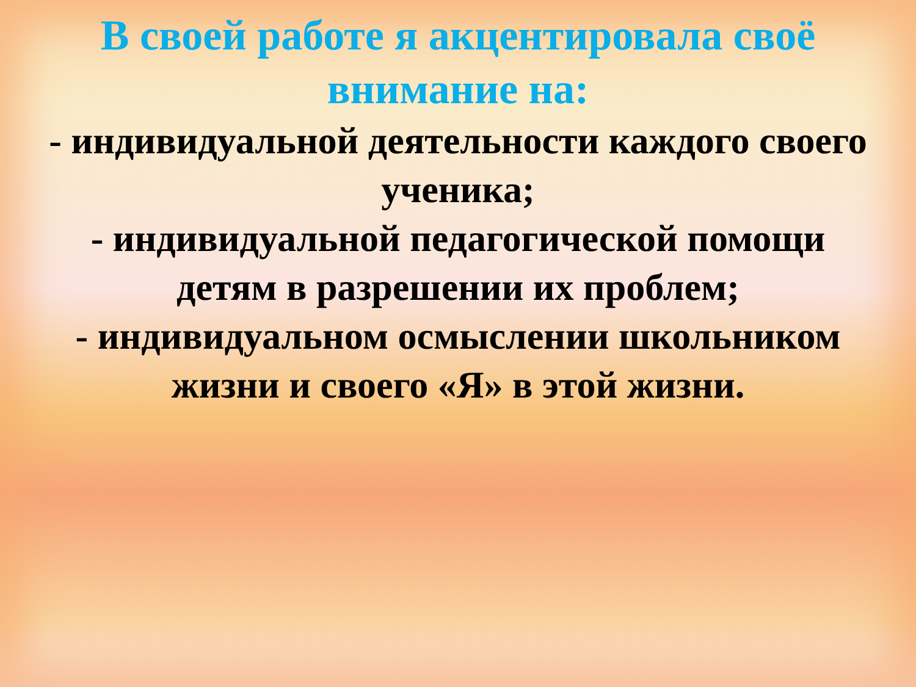В своей работе я акцентировала своё
внимание на:
- индивидуальной деятельности каждого своего ученика;
- индивидуальной педагогической помощи
детям в разрешении их проблем;
- индивидуальном осмыслении школьником
жизни и своего «Я» в этой жизни.